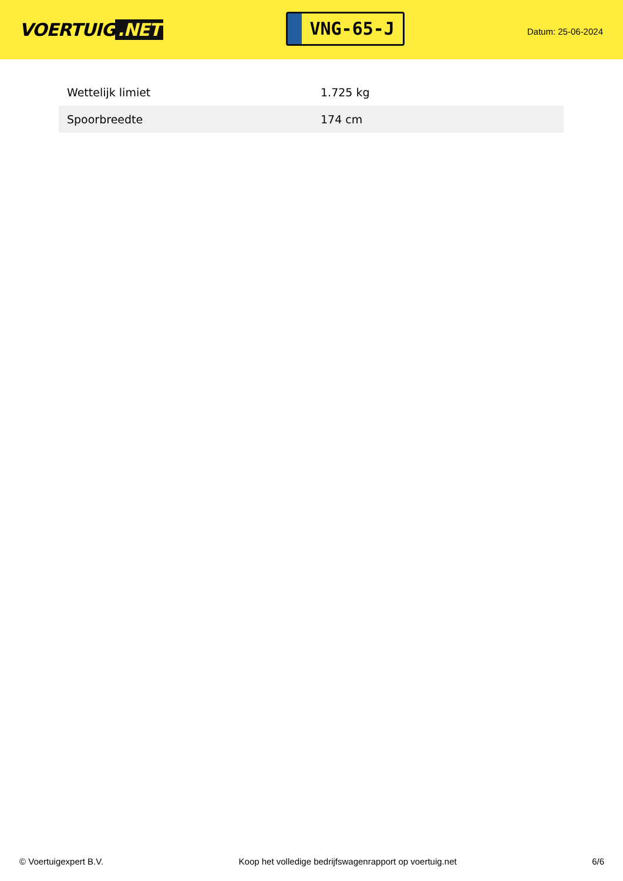VOERTUIG.NET
VNG-65-J
Datum: 25-06-2024
| Wettelijk limiet | 1.725 kg |
| Spoorbreedte | 174 cm |
© Voertuigexpert B.V. Koop het volledige bedrijfswagenrapport op voertuig.net 6/6